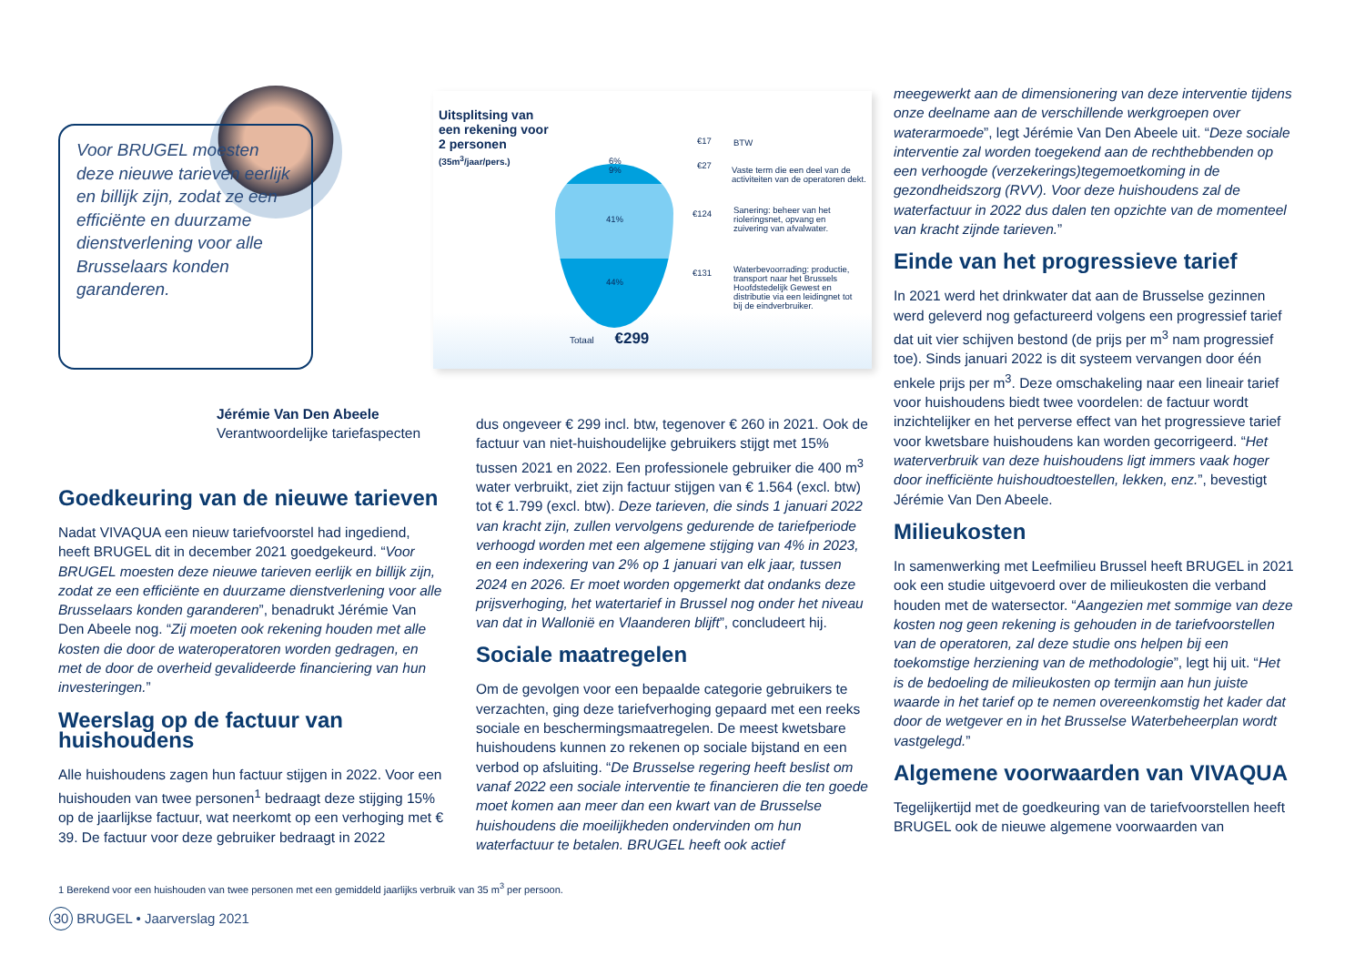Voor BRUGEL moesten deze nieuwe tarieven eerlijk en billijk zijn, zodat ze een efficiënte en duurzame dienstverlening voor alle Brusselaars konden garanderen.
Jérémie Van Den Abeele
Verantwoordelijke tariefaspecten
Uitsplitsing van
een rekening voor
2 personen
(35m<sup>3</sup>/jaar/pers.)
6%
9%
41%
44%
€17 BTW
€27
Vaste term die een deel van de activiteiten van de operatoren dekt.
€124
Sanering: beheer van het rioleringsnet, opvang en zuivering van afvalwater.
€131
Waterbevoorrading: productie, transport naar het Brussels Hoofdstedelijk Gewest en distributie via een leidingnet tot bij de eindverbruiker.
Totaal €299
Goedkeuring van de nieuwe tarieven
Nadat VIVAQUA een nieuw tariefvoorstel had ingediend, heeft BRUGEL dit in december 2021 goedgekeurd. “Voor BRUGEL moesten deze nieuwe tarieven eerlijk en billijk zijn, zodat ze een efficiënte en duurzame dienstverlening voor alle Brusselaars konden garanderen”, benadrukt Jérémie Van Den Abeele nog. “Zij moeten ook rekening houden met alle kosten die door de wateroperatoren worden gedragen, en met de door de overheid gevalideerde financiering van hun investeringen.”
Weerslag op de factuur van huishoudens
Alle huishoudens zagen hun factuur stijgen in 2022. Voor een huishouden van twee personen<sup>1</sup> bedraagt deze stijging 15% op de jaarlijkse factuur, wat neerkomt op een verhoging met € 39. De factuur voor deze gebruiker bedraagt in 2022
dus ongeveer € 299 incl. btw, tegenover € 260 in 2021. Ook de factuur van niet-huishoudelijke gebruikers stijgt met 15% tussen 2021 en 2022. Een professionele gebruiker die 400 m<sup>3</sup> water verbruikt, ziet zijn factuur stijgen van € 1.564 (excl. btw) tot € 1.799 (excl. btw). Deze tarieven, die sinds 1 januari 2022 van kracht zijn, zullen vervolgens gedurende de tariefperiode verhoogd worden met een algemene stijging van 4% in 2023, en een indexering van 2% op 1 januari van elk jaar, tussen 2024 en 2026. Er moet worden opgemerkt dat ondanks deze prijsverhoging, het watertarief in Brussel nog onder het niveau van dat in Wallonië en Vlaanderen blijft”, concludeert hij.
Sociale maatregelen
Om de gevolgen voor een bepaalde categorie gebruikers te verzachten, ging deze tariefverhoging gepaard met een reeks sociale en beschermingsmaatregelen. De meest kwetsbare huishoudens kunnen zo rekenen op sociale bijstand en een verbod op afsluiting. “De Brusselse regering heeft beslist om vanaf 2022 een sociale interventie te financieren die ten goede moet komen aan meer dan een kwart van de Brusselse huishoudens die moeilijkheden ondervinden om hun waterfactuur te betalen. BRUGEL heeft ook actief
meegewerkt aan de dimensionering van deze interventie tijdens onze deelname aan de verschillende werkgroepen over waterarmoede”, legt Jérémie Van Den Abeele uit. “Deze sociale interventie zal worden toegekend aan de rechthebbenden op een verhoogde (verzekerings)tegemoetkoming in de gezondheidszorg (RVV). Voor deze huishoudens zal de waterfactuur in 2022 dus dalen ten opzichte van de momenteel van kracht zijnde tarieven.”
Einde van het progressieve tarief
In 2021 werd het drinkwater dat aan de Brusselse gezinnen werd geleverd nog gefactureerd volgens een progressief tarief dat uit vier schijven bestond (de prijs per m<sup>3</sup> nam progressief toe). Sinds januari 2022 is dit systeem vervangen door één enkele prijs per m<sup>3</sup>. Deze omschakeling naar een lineair tarief voor huishoudens biedt twee voordelen: de factuur wordt inzichtelijker en het perverse effect van het progressieve tarief voor kwetsbare huishoudens kan worden gecorrigeerd. “Het waterverbruik van deze huishoudens ligt immers vaak hoger door inefficiënte huishoudtoestellen, lekken, enz.”, bevestigt Jérémie Van Den Abeele.
Milieukosten
In samenwerking met Leefmilieu Brussel heeft BRUGEL in 2021 ook een studie uitgevoerd over de milieukosten die verband houden met de watersector. “Aangezien met sommige van deze kosten nog geen rekening is gehouden in de tariefvoorstellen van de operatoren, zal deze studie ons helpen bij een toekomstige herziening van de methodologie”, legt hij uit. “Het is de bedoeling de milieukosten op termijn aan hun juiste waarde in het tarief op te nemen overeenkomstig het kader dat door de wetgever en in het Brusselse Waterbeheerplan wordt vastgelegd.”
Algemene voorwaarden van VIVAQUA
Tegelijkertijd met de goedkeuring van de tariefvoorstellen heeft BRUGEL ook de nieuwe algemene voorwaarden van
1 Berekend voor een huishouden van twee personen met een gemiddeld jaarlijks verbruik van 35 m<sup>3</sup> per persoon.
30 BRUGEL • Jaarverslag 2021